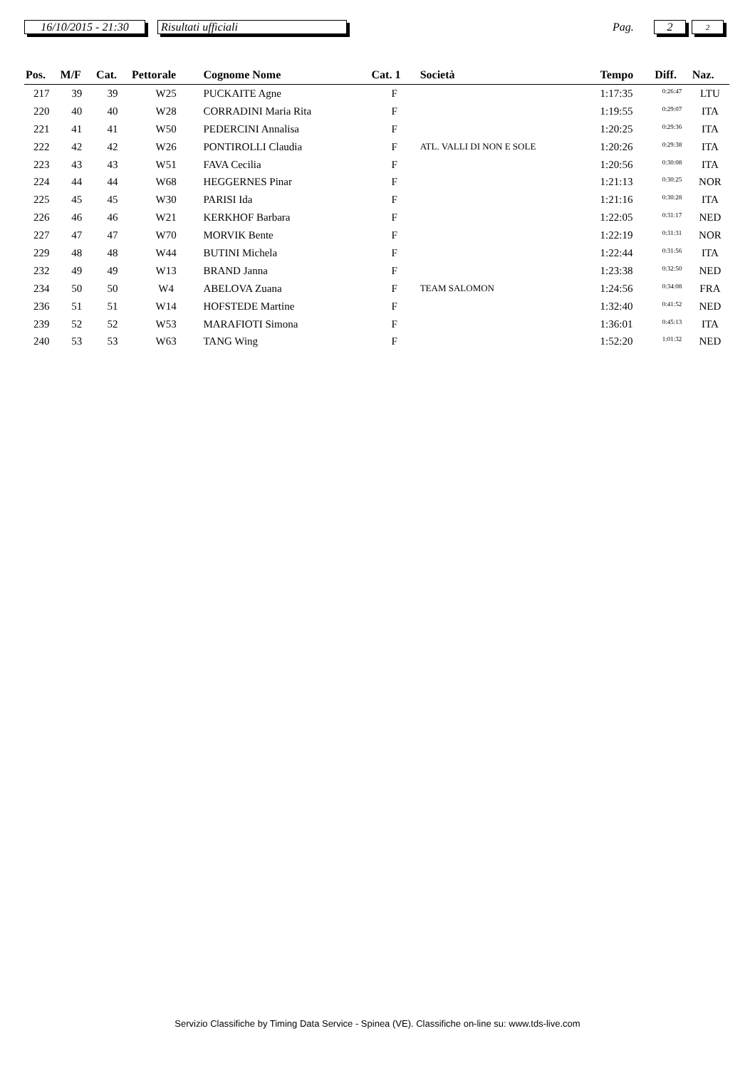16/10/2015 - 21:30
Risultati ufficiali
Pag.
2 2
| Pos. | M/F | Cat. | Pettorale | Cognome Nome | Cat. 1 | Società | Tempo | Diff. | Naz. |
| --- | --- | --- | --- | --- | --- | --- | --- | --- | --- |
| 217 | 39 | 39 | W25 | PUCKAITE Agne | F | | 1:17:35 | 0:26:47 | LTU |
| 220 | 40 | 40 | W28 | CORRADINI Maria Rita | F | | 1:19:55 | 0:29:07 | ITA |
| 221 | 41 | 41 | W50 | PEDERCINI Annalisa | F | | 1:20:25 | 0:29:36 | ITA |
| 222 | 42 | 42 | W26 | PONTIROLLI Claudia | F | ATL. VALLI DI NON E SOLE | 1:20:26 | 0:29:38 | ITA |
| 223 | 43 | 43 | W51 | FAVA Cecilia | F | | 1:20:56 | 0:30:08 | ITA |
| 224 | 44 | 44 | W68 | HEGGERNES Pinar | F | | 1:21:13 | 0:30:25 | NOR |
| 225 | 45 | 45 | W30 | PARISI Ida | F | | 1:21:16 | 0:30:28 | ITA |
| 226 | 46 | 46 | W21 | KERKHOF Barbara | F | | 1:22:05 | 0:31:17 | NED |
| 227 | 47 | 47 | W70 | MORVIK Bente | F | | 1:22:19 | 0:31:31 | NOR |
| 229 | 48 | 48 | W44 | BUTINI Michela | F | | 1:22:44 | 0:31:56 | ITA |
| 232 | 49 | 49 | W13 | BRAND Janna | F | | 1:23:38 | 0:32:50 | NED |
| 234 | 50 | 50 | W4 | ABELOVA Zuana | F | TEAM SALOMON | 1:24:56 | 0:34:08 | FRA |
| 236 | 51 | 51 | W14 | HOFSTEDE Martine | F | | 1:32:40 | 0:41:52 | NED |
| 239 | 52 | 52 | W53 | MARAFIOTI Simona | F | | 1:36:01 | 0:45:13 | ITA |
| 240 | 53 | 53 | W63 | TANG Wing | F | | 1:52:20 | 1:01:32 | NED |
Servizio Classifiche by Timing Data Service - Spinea (VE). Classifiche on-line su: www.tds-live.com